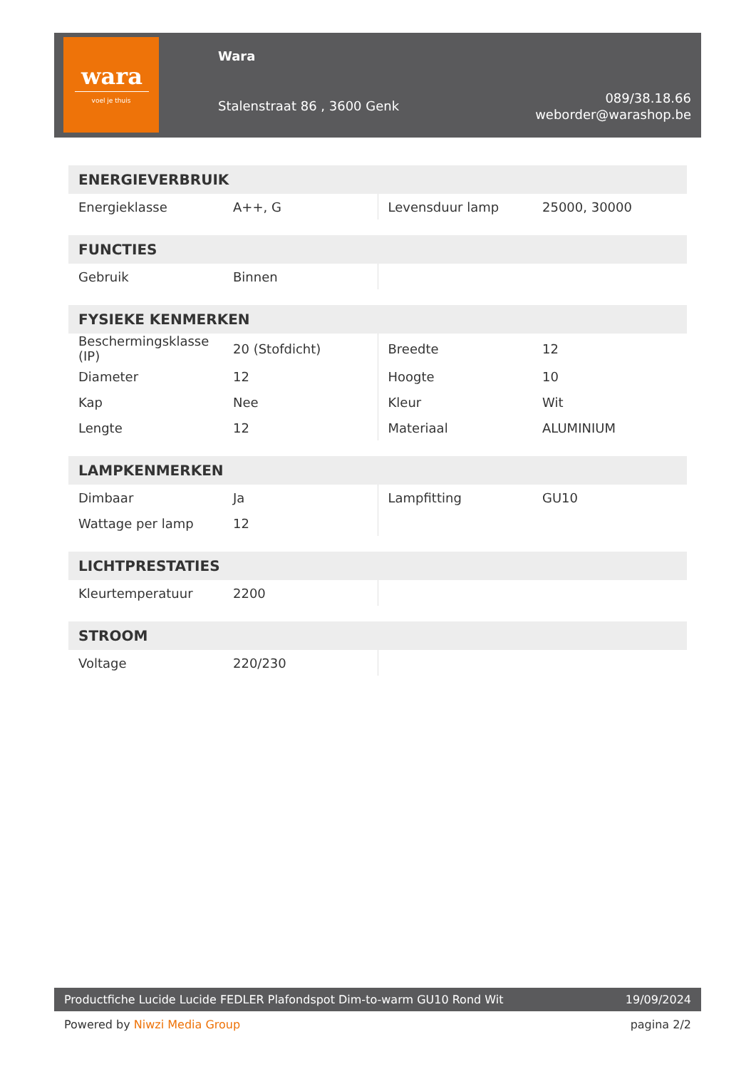wara
voel je thuis
Wara
Stalenstraat 86 , 3600 Genk
089/38.18.66
weborder@warashop.be
| ENERGIEVERBRUIK | | | |
| --- | --- | --- | --- |
| Energieklasse | A++, G | Levensduur lamp | 25000, 30000 |
| FUNCTIES | | | |
| --- | --- | --- | --- |
| Gebruik | Binnen | | |
| FYSIEKE KENMERKEN | | | |
| --- | --- | --- | --- |
| Beschermingsklasse (IP) | 20 (Stofdicht) | Breedte | 12 |
| Diameter | 12 | Hoogte | 10 |
| Kap | Nee | Kleur | Wit |
| Lengte | 12 | Materiaal | ALUMINIUM |
| LAMPKENMERKEN | | | |
| --- | --- | --- | --- |
| Dimbaar | Ja | Lampfitting | GU10 |
| Wattage per lamp | 12 | | |
| LICHTPRESTATIES | | | |
| --- | --- | --- | --- |
| Kleurtemperatuur | 2200 | | |
| STROOM | | | |
| --- | --- | --- | --- |
| Voltage | 220/230 | | |
Productfiche Lucide Lucide FEDLER Plafondspot Dim-to-warm GU10 Rond Wit 19/09/2024
Powered by Niwzi Media Group pagina 2/2